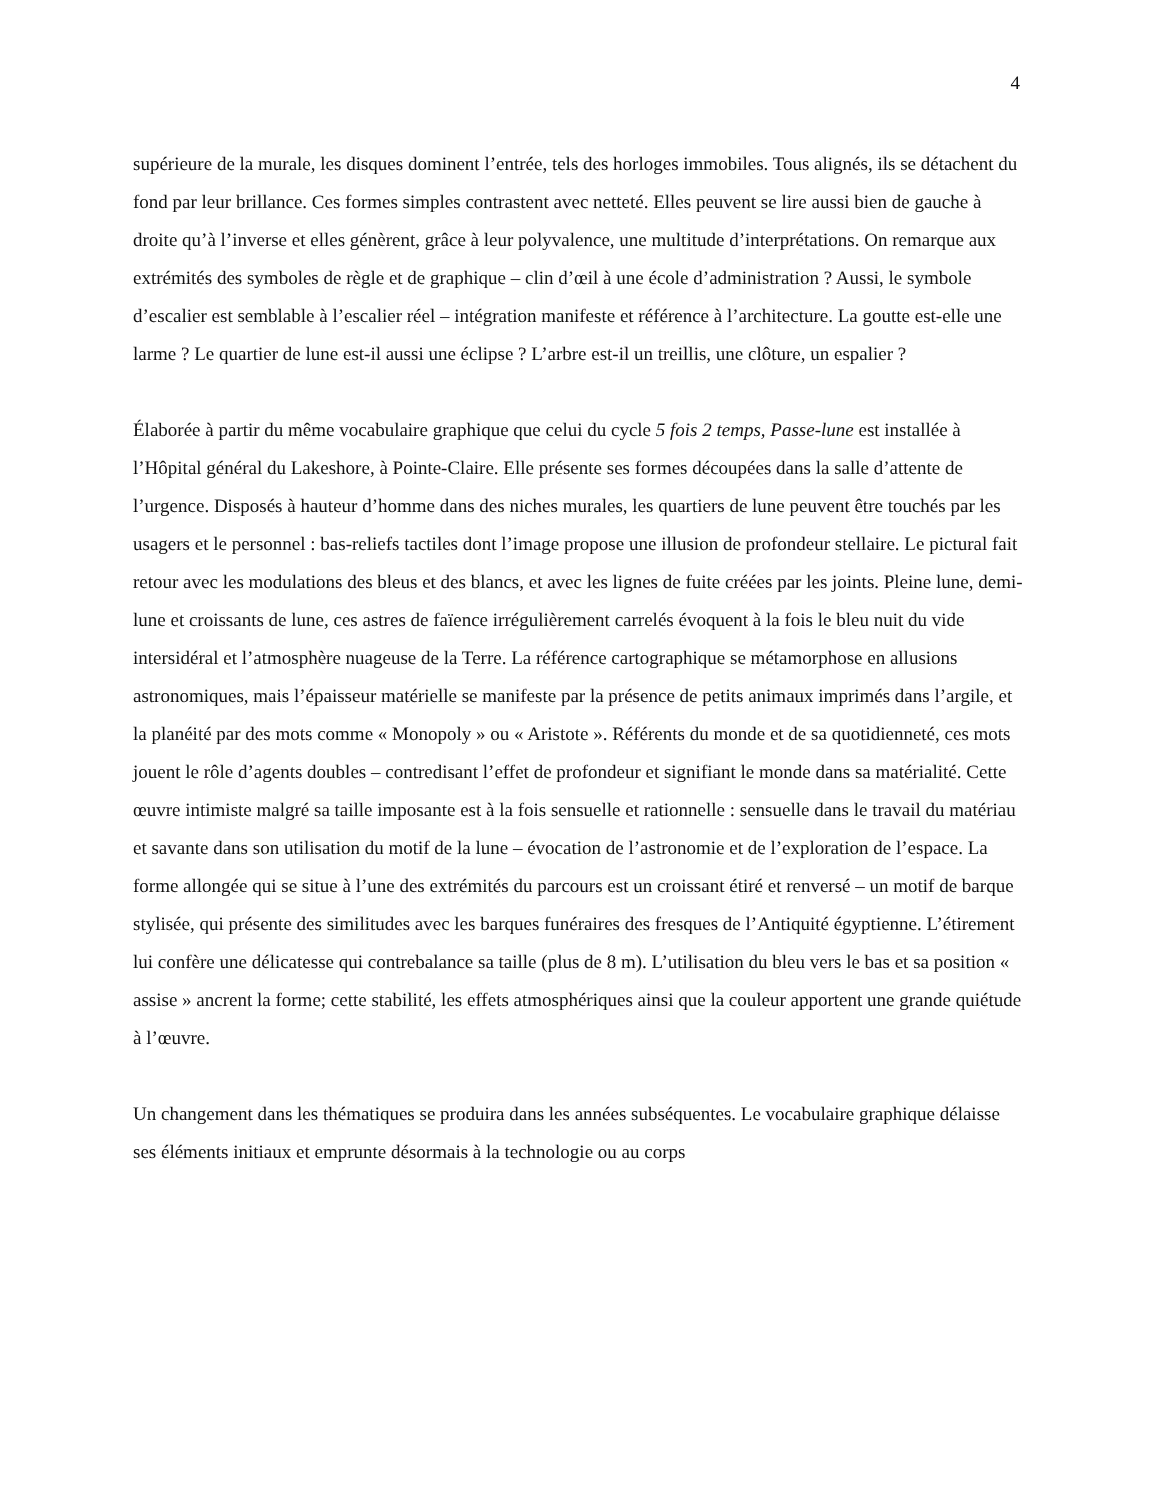4
supérieure de la murale, les disques dominent l’entrée, tels des horloges immobiles. Tous alignés, ils se détachent du fond par leur brillance. Ces formes simples contrastent avec netteté. Elles peuvent se lire aussi bien de gauche à droite qu’à l’inverse et elles génèrent, grâce à leur polyvalence, une multitude d’interprétations. On remarque aux extrémités des symboles de règle et de graphique – clin d’œil à une école d’administration ? Aussi, le symbole d’escalier est semblable à l’escalier réel – intégration manifeste et référence à l’architecture. La goutte est-elle une larme ? Le quartier de lune est-il aussi une éclipse ? L’arbre est-il un treillis, une clôture, un espalier ?
Élaborée à partir du même vocabulaire graphique que celui du cycle 5 fois 2 temps, Passe-lune est installée à l’Hôpital général du Lakeshore, à Pointe-Claire. Elle présente ses formes découpées dans la salle d’attente de l’urgence. Disposés à hauteur d’homme dans des niches murales, les quartiers de lune peuvent être touchés par les usagers et le personnel : bas-reliefs tactiles dont l’image propose une illusion de profondeur stellaire. Le pictural fait retour avec les modulations des bleus et des blancs, et avec les lignes de fuite créées par les joints. Pleine lune, demi-lune et croissants de lune, ces astres de faïence irrégulièrement carrelés évoquent à la fois le bleu nuit du vide intersidéral et l’atmosphère nuageuse de la Terre. La référence cartographique se métamorphose en allusions astronomiques, mais l’épaisseur matérielle se manifeste par la présence de petits animaux imprimés dans l’argile, et la planéité par des mots comme « Monopoly » ou « Aristote ». Référents du monde et de sa quotidienneté, ces mots jouent le rôle d’agents doubles – contredisant l’effet de profondeur et signifiant le monde dans sa matérialité. Cette œuvre intimiste malgré sa taille imposante est à la fois sensuelle et rationnelle : sensuelle dans le travail du matériau et savante dans son utilisation du motif de la lune – évocation de l’astronomie et de l’exploration de l’espace. La forme allongée qui se situe à l’une des extrémités du parcours est un croissant étiré et renversé – un motif de barque stylisée, qui présente des similitudes avec les barques funéraires des fresques de l’Antiquité égyptienne. L’étirement lui confère une délicatesse qui contrebalance sa taille (plus de 8 m). L’utilisation du bleu vers le bas et sa position « assise » ancrent la forme; cette stabilité, les effets atmosphériques ainsi que la couleur apportent une grande quiétude à l’œuvre.
Un changement dans les thématiques se produira dans les années subséquentes. Le vocabulaire graphique délaisse ses éléments initiaux et emprunte désormais à la technologie ou au corps